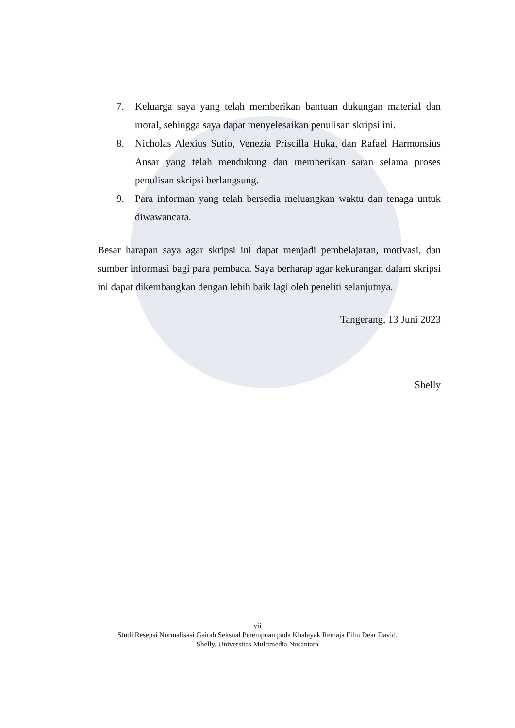7. Keluarga saya yang telah memberikan bantuan dukungan material dan moral, sehingga saya dapat menyelesaikan penulisan skripsi ini.
8. Nicholas Alexius Sutio, Venezia Priscilla Huka, dan Rafael Harmonsius Ansar yang telah mendukung dan memberikan saran selama proses penulisan skripsi berlangsung.
9. Para informan yang telah bersedia meluangkan waktu dan tenaga untuk diwawancara.
Besar harapan saya agar skripsi ini dapat menjadi pembelajaran, motivasi, dan sumber informasi bagi para pembaca. Saya berharap agar kekurangan dalam skripsi ini dapat dikembangkan dengan lebih baik lagi oleh peneliti selanjutnya.
Tangerang, 13 Juni 2023
Shelly
vii
Studi Resepsi Normalisasi Gairah Seksual Perempuan pada Khalayak Remaja Film Dear David,
Shelly, Universitas Multimedia Nusantara